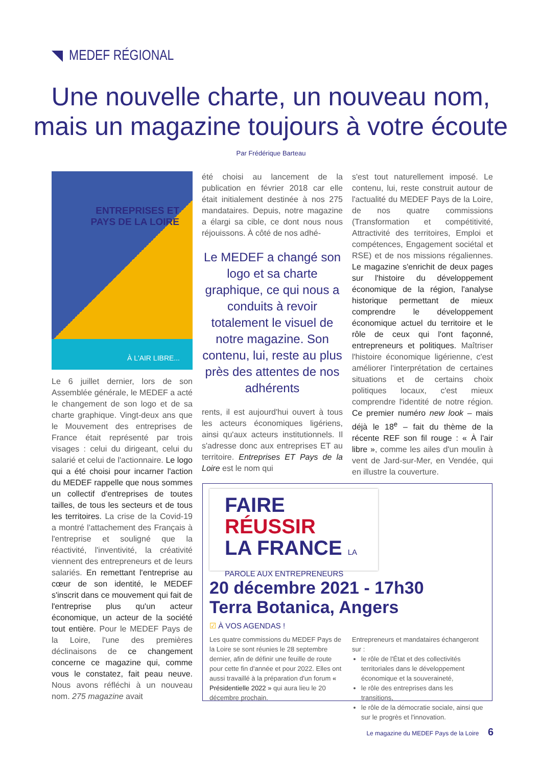MEDEF RÉGIONAL
Une nouvelle charte, un nouveau nom, mais un magazine toujours à votre écoute
Par Frédérique Barteau
ENTREPRISES ET
PAYS DE LA LOIRE
À L'AIR LIBRE...
Le 6 juillet dernier, lors de son Assemblée générale, le MEDEF a acté le changement de son logo et de sa charte graphique. Vingt-deux ans que le Mouvement des entreprises de France était représenté par trois visages : celui du dirigeant, celui du salarié et celui de l'actionnaire. Le logo qui a été choisi pour incarner l'action du MEDEF rappelle que nous sommes un collectif d'entreprises de toutes tailles, de tous les secteurs et de tous les territoires. La crise de la Covid-19 a montré l'attachement des Français à l'entreprise et souligné que la réactivité, l'inventivité, la créativité viennent des entrepreneurs et de leurs salariés. En remettant l'entreprise au cœur de son identité, le MEDEF s'inscrit dans ce mouvement qui fait de l'entreprise plus qu'un acteur économique, un acteur de la société tout entière. Pour le MEDEF Pays de la Loire, l'une des premières déclinaisons de ce changement concerne ce magazine qui, comme vous le constatez, fait peau neuve. Nous avons réfléchi à un nouveau nom. 275 magazine avait
été choisi au lancement de la publication en février 2018 car elle était initialement destinée à nos 275 mandataires. Depuis, notre magazine a élargi sa cible, ce dont nous nous réjouissons. À côté de nos adhé-
Le MEDEF a changé son logo et sa charte graphique, ce qui nous a conduits à revoir totalement le visuel de notre magazine. Son contenu, lui, reste au plus près des attentes de nos adhérents
rents, il est aujourd'hui ouvert à tous les acteurs économiques ligériens, ainsi qu'aux acteurs institutionnels. Il s'adresse donc aux entreprises ET au territoire. Entreprises ET Pays de la Loire est le nom qui
s'est tout naturellement imposé. Le contenu, lui, reste construit autour de l'actualité du MEDEF Pays de la Loire, de nos quatre commissions (Transformation et compétitivité, Attractivité des territoires, Emploi et compétences, Engagement sociétal et RSE) et de nos missions régaliennes. Le magazine s'enrichit de deux pages sur l'histoire du développement économique de la région, l'analyse historique permettant de mieux comprendre le développement économique actuel du territoire et le rôle de ceux qui l'ont façonné, entrepreneurs et politiques. Maîtriser l'histoire économique ligérienne, c'est améliorer l'interprétation de certaines situations et de certains choix politiques locaux, c'est mieux comprendre l'identité de notre région. Ce premier numéro new look – mais déjà le 18<sup>e</sup> – fait du thème de la récente REF son fil rouge : « À l'air libre », comme les ailes d'un moulin à vent de Jard-sur-Mer, en Vendée, qui en illustre la couverture.
FAIRE
RÉUSSIR
LA FRANCE LA PAROLE AUX ENTREPRENEURS
20 décembre 2021 - 17h30
Terra Botanica, Angers
☑ À VOS AGENDAS !
Les quatre commissions du MEDEF Pays de la Loire se sont réunies le 28 septembre dernier, afin de définir une feuille de route pour cette fin d'année et pour 2022. Elles ont aussi travaillé à la préparation d'un forum « Présidentielle 2022 » qui aura lieu le 20 décembre prochain.
Entrepreneurs et mandataires échangeront sur :
le rôle de l'État et des collectivités territoriales dans le développement économique et la souveraineté,
le rôle des entreprises dans les transitions,
le rôle de la démocratie sociale, ainsi que sur le progrès et l'innovation.
Le magazine du MEDEF Pays de la Loire 6